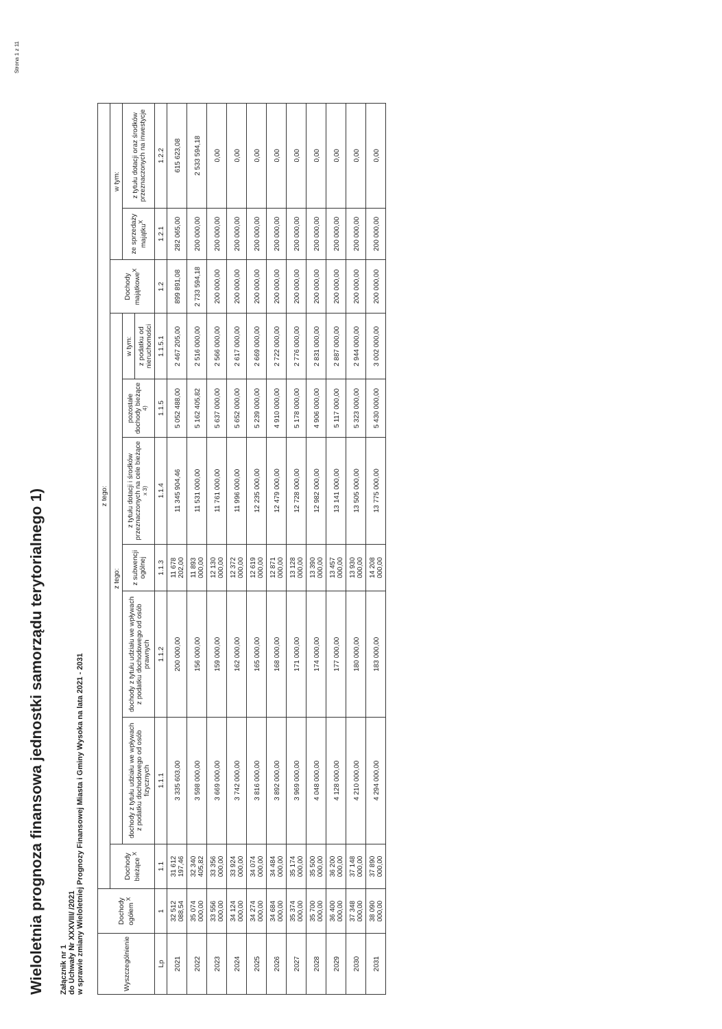Wieloletnia prognoza finansowa jednostki samorządu terytorialnego 1)
Załącznik nr 1
do Uchwały Nr XXXVIII/ /2021
w sprawie zmiany Wieloletniej Prognozy Finansowej Miasta i Gminy Wysoka na lata 2021 - 2031
| Wyszczególnienie | Dochody ogółem <sup>X</sup> | z tego: | | | | | | | | | |
| --- | --- | --- | --- | --- | --- | --- | --- | --- | --- | --- | --- |
| | | Dochody bieżące <sup>X</sup> | z tego: | | | | | | Dochody majątkowe<sup>X</sup> | w tym: | |
| | | | dochody z tytułu udziału we wpływach z podatku dochodowego od osób fizycznych | dochody z tytułu udziału we wpływach z podatku dochodowego od osób prawnych | z subwencji ogólnej | z tytułu dotacji i środków przeznaczonych na cele bieżące <sup>x 3)</sup> | pozostałe dochody bieżące <sup>4)</sup> | w tym: | | ze sprzedaży majątku<sup>X</sup> | z tytułu dotacji oraz środków przeznaczonych na inwestycje |
| | | | | | | | | z podatku od nieruchomości | | | |
| Lp | 1 | 1.1 | 1.1.1 | 1.1.2 | 1.1.3 | 1.1.4 | 1.1.5 | 1.1.5.1 | 1.2 | 1.2.1 | 1.2.2 |
| 2021 | 32 512 088,54 | 31 612 197,46 | 3 335 603,00 | 200 000,00 | 11 678 202,00 | 11 345 904,46 | 5 052 488,00 | 2 467 205,00 | 899 891,08 | 282 065,00 | 615 623,08 |
| 2022 | 35 074 000,00 | 32 340 405,82 | 3 598 000,00 | 156 000,00 | 11 893 000,00 | 11 531 000,00 | 5 162 405,82 | 2 516 000,00 | 2 733 594,18 | 200 000,00 | 2 533 594,18 |
| 2023 | 33 556 000,00 | 33 356 000,00 | 3 669 000,00 | 159 000,00 | 12 130 000,00 | 11 761 000,00 | 5 637 000,00 | 2 566 000,00 | 200 000,00 | 200 000,00 | 0,00 |
| 2024 | 34 124 000,00 | 33 924 000,00 | 3 742 000,00 | 162 000,00 | 12 372 000,00 | 11 996 000,00 | 5 652 000,00 | 2 617 000,00 | 200 000,00 | 200 000,00 | 0,00 |
| 2025 | 34 274 000,00 | 34 074 000,00 | 3 816 000,00 | 165 000,00 | 12 619 000,00 | 12 235 000,00 | 5 239 000,00 | 2 669 000,00 | 200 000,00 | 200 000,00 | 0,00 |
| 2026 | 34 684 000,00 | 34 484 000,00 | 3 892 000,00 | 168 000,00 | 12 871 000,00 | 12 479 000,00 | 4 910 000,00 | 2 722 000,00 | 200 000,00 | 200 000,00 | 0,00 |
| 2027 | 35 374 000,00 | 35 174 000,00 | 3 969 000,00 | 171 000,00 | 13 128 000,00 | 12 728 000,00 | 5 178 000,00 | 2 776 000,00 | 200 000,00 | 200 000,00 | 0,00 |
| 2028 | 35 700 000,00 | 35 500 000,00 | 4 048 000,00 | 174 000,00 | 13 390 000,00 | 12 982 000,00 | 4 906 000,00 | 2 831 000,00 | 200 000,00 | 200 000,00 | 0,00 |
| 2029 | 36 400 000,00 | 36 200 000,00 | 4 128 000,00 | 177 000,00 | 13 457 000,00 | 13 141 000,00 | 5 117 000,00 | 2 887 000,00 | 200 000,00 | 200 000,00 | 0,00 |
| 2030 | 37 348 000,00 | 37 148 000,00 | 4 210 000,00 | 180 000,00 | 13 930 000,00 | 13 505 000,00 | 5 323 000,00 | 2 944 000,00 | 200 000,00 | 200 000,00 | 0,00 |
| 2031 | 38 090 000,00 | 37 890 000,00 | 4 294 000,00 | 183 000,00 | 14 208 000,00 | 13 775 000,00 | 5 430 000,00 | 3 002 000,00 | 200 000,00 | 200 000,00 | 0,00 |
Strona 1 z 11